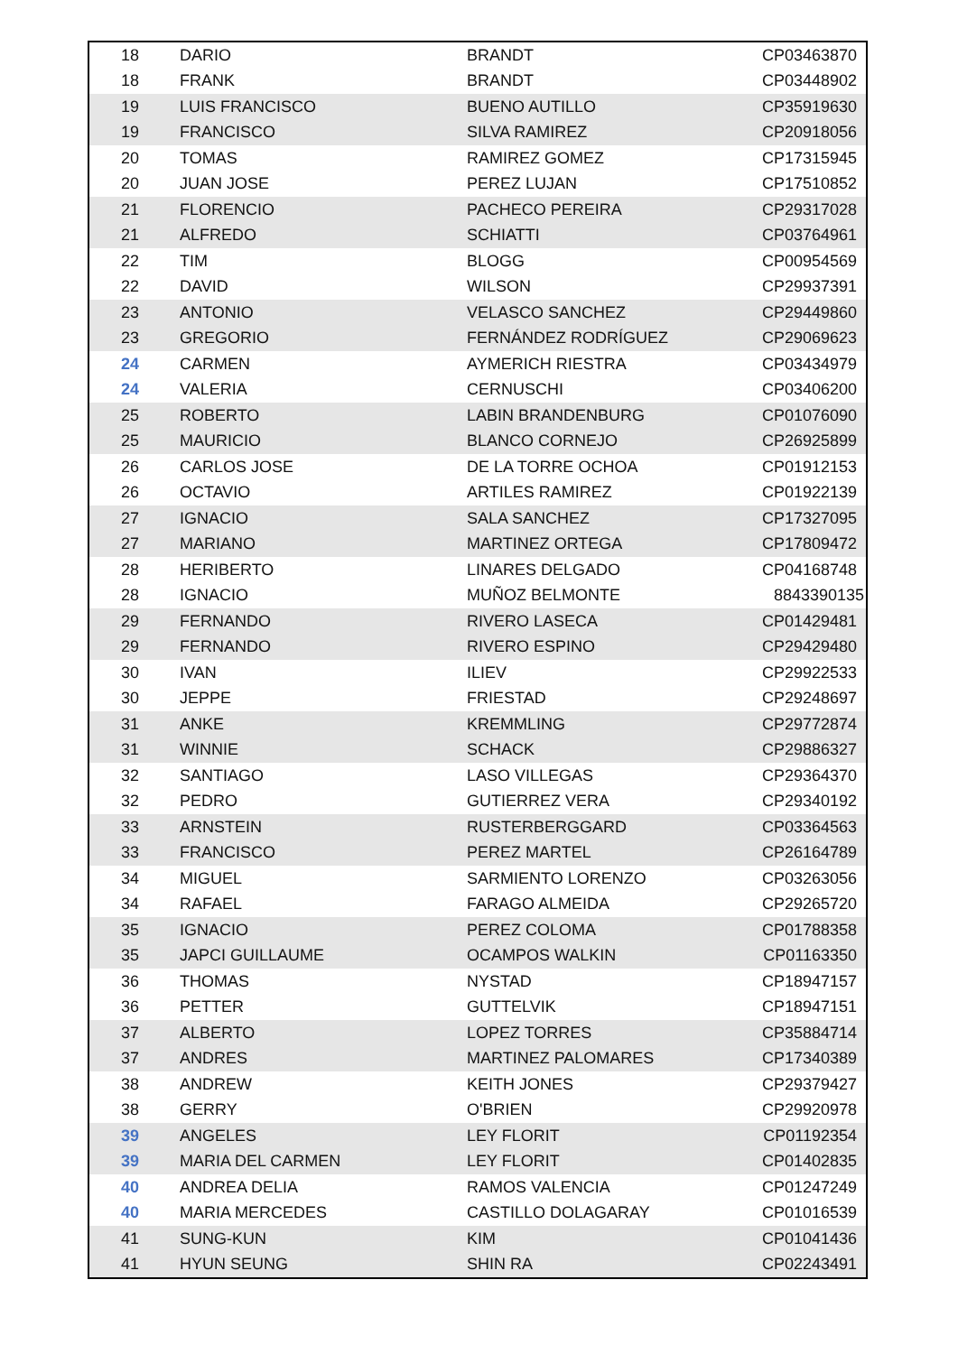| 18 | DARIO | BRANDT | CP03463870 |
| 18 | FRANK | BRANDT | CP03448902 |
| 19 | LUIS FRANCISCO | BUENO AUTILLO | CP35919630 |
| 19 | FRANCISCO | SILVA RAMIREZ | CP20918056 |
| 20 | TOMAS | RAMIREZ GOMEZ | CP17315945 |
| 20 | JUAN JOSE | PEREZ LUJAN | CP17510852 |
| 21 | FLORENCIO | PACHECO PEREIRA | CP29317028 |
| 21 | ALFREDO | SCHIATTI | CP03764961 |
| 22 | TIM | BLOGG | CP00954569 |
| 22 | DAVID | WILSON | CP29937391 |
| 23 | ANTONIO | VELASCO SANCHEZ | CP29449860 |
| 23 | GREGORIO | FERNÁNDEZ RODRÍGUEZ | CP29069623 |
| 24 | CARMEN | AYMERICH RIESTRA | CP03434979 |
| 24 | VALERIA | CERNUSCHI | CP03406200 |
| 25 | ROBERTO | LABIN BRANDENBURG | CP01076090 |
| 25 | MAURICIO | BLANCO CORNEJO | CP26925899 |
| 26 | CARLOS JOSE | DE LA TORRE OCHOA | CP01912153 |
| 26 | OCTAVIO | ARTILES RAMIREZ | CP01922139 |
| 27 | IGNACIO | SALA SANCHEZ | CP17327095 |
| 27 | MARIANO | MARTINEZ ORTEGA | CP17809472 |
| 28 | HERIBERTO | LINARES DELGADO | CP04168748 |
| 28 | IGNACIO | MUÑOZ BELMONTE | 8843390135 |
| 29 | FERNANDO | RIVERO LASECA | CP01429481 |
| 29 | FERNANDO | RIVERO ESPINO | CP29429480 |
| 30 | IVAN | ILIEV | CP29922533 |
| 30 | JEPPE | FRIESTAD | CP29248697 |
| 31 | ANKE | KREMMLING | CP29772874 |
| 31 | WINNIE | SCHACK | CP29886327 |
| 32 | SANTIAGO | LASO VILLEGAS | CP29364370 |
| 32 | PEDRO | GUTIERREZ VERA | CP29340192 |
| 33 | ARNSTEIN | RUSTERBERGGARD | CP03364563 |
| 33 | FRANCISCO | PEREZ MARTEL | CP26164789 |
| 34 | MIGUEL | SARMIENTO LORENZO | CP03263056 |
| 34 | RAFAEL | FARAGO ALMEIDA | CP29265720 |
| 35 | IGNACIO | PEREZ COLOMA | CP01788358 |
| 35 | JAPCI GUILLAUME | OCAMPOS WALKIN | CP01163350 |
| 36 | THOMAS | NYSTAD | CP18947157 |
| 36 | PETTER | GUTTELVIK | CP18947151 |
| 37 | ALBERTO | LOPEZ TORRES | CP35884714 |
| 37 | ANDRES | MARTINEZ PALOMARES | CP17340389 |
| 38 | ANDREW | KEITH JONES | CP29379427 |
| 38 | GERRY | O'BRIEN | CP29920978 |
| 39 | ANGELES | LEY FLORIT | CP01192354 |
| 39 | MARIA DEL CARMEN | LEY FLORIT | CP01402835 |
| 40 | ANDREA DELIA | RAMOS VALENCIA | CP01247249 |
| 40 | MARIA MERCEDES | CASTILLO DOLAGARAY | CP01016539 |
| 41 | SUNG-KUN | KIM | CP01041436 |
| 41 | HYUN SEUNG | SHIN RA | CP02243491 |